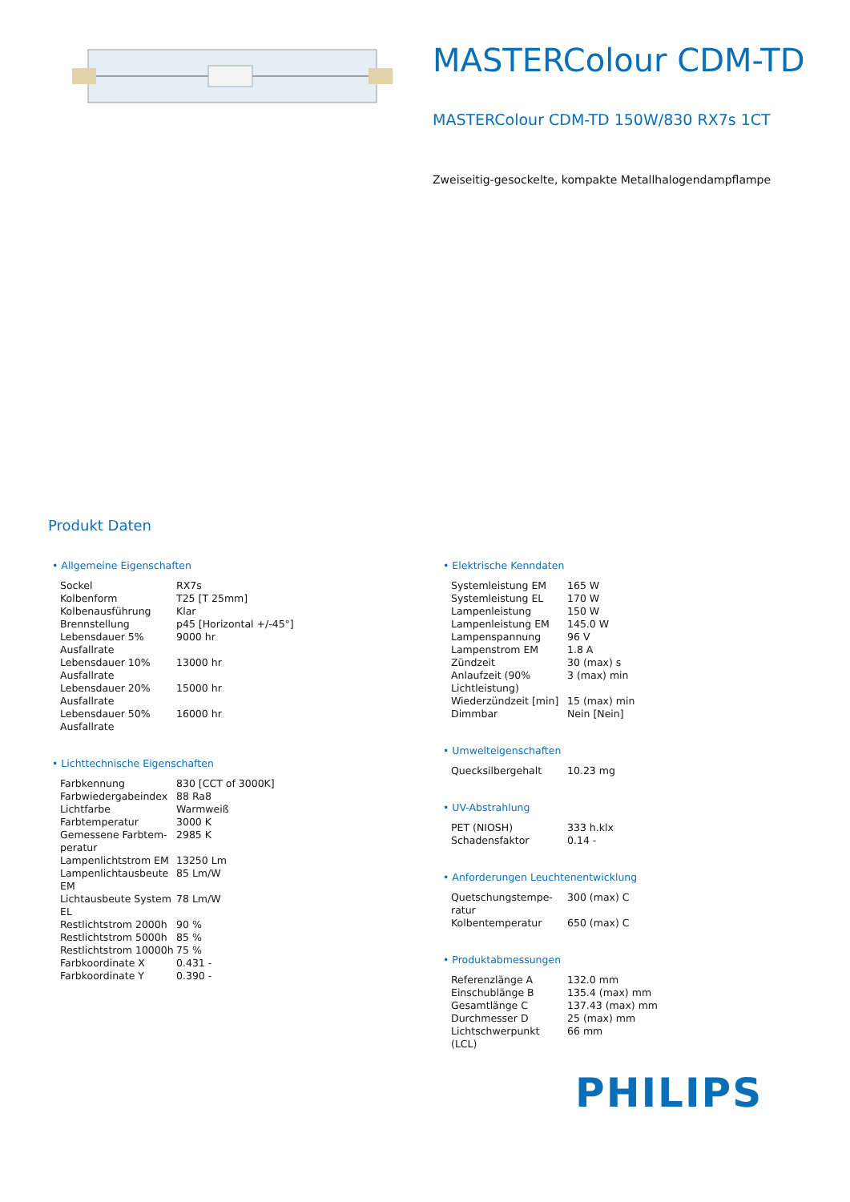MASTERColour CDM-TD
MASTERColour CDM-TD 150W/830 RX7s 1CT
Zweiseitig-gesockelte, kompakte Metallhalogendampflampe
Produkt Daten
• Allgemeine Eigenschaften
| Sockel | RX7s |
| Kolbenform | T25 [T 25mm] |
| Kolbenausführung | Klar |
| Brennstellung | p45 [Horizontal +/-45°] |
| Lebensdauer 5% Ausfallrate | 9000 hr |
| Lebensdauer 10% Ausfallrate | 13000 hr |
| Lebensdauer 20% Ausfallrate | 15000 hr |
| Lebensdauer 50% Ausfallrate | 16000 hr |
• Lichttechnische Eigenschaften
| Farbkennung | 830 [CCT of 3000K] |
| Farbwiedergabeindex | 88 Ra8 |
| Lichtfarbe | Warmweiß |
| Farbtemperatur | 3000 K |
| Gemessene Farbtem-peratur | 2985 K |
| Lampenlichtstrom EM | 13250 Lm |
| Lampenlichtausbeute EM | 85 Lm/W |
| Lichtausbeute System EL | 78 Lm/W |
| Restlichtstrom 2000h | 90 % |
| Restlichtstrom 5000h | 85 % |
| Restlichtstrom 10000h | 75 % |
| Farbkoordinate X | 0.431 - |
| Farbkoordinate Y | 0.390 - |
• Elektrische Kenndaten
| Systemleistung EM | 165 W |
| Systemleistung EL | 170 W |
| Lampenleistung | 150 W |
| Lampenleistung EM | 145.0 W |
| Lampenspannung | 96 V |
| Lampenstrom EM | 1.8 A |
| Zündzeit | 30 (max) s |
| Anlaufzeit (90% Lichtleistung) | 3 (max) min |
| Wiederzündzeit [min] | 15 (max) min |
| Dimmbar | Nein [Nein] |
• Umwelteigenschaften
| Quecksilbergehalt | 10.23 mg |
• UV-Abstrahlung
| PET (NIOSH) | 333 h.klx |
| Schadensfaktor | 0.14 - |
• Anforderungen Leuchtenentwicklung
| Quetschungstempe-ratur | 300 (max) C |
| Kolbentemperatur | 650 (max) C |
• Produktabmessungen
| Referenzlänge A | 132.0 mm |
| Einschublänge B | 135.4 (max) mm |
| Gesamtlänge C | 137.43 (max) mm |
| Durchmesser D | 25 (max) mm |
| Lichtschwerpunkt (LCL) | 66 mm |
PHILIPS